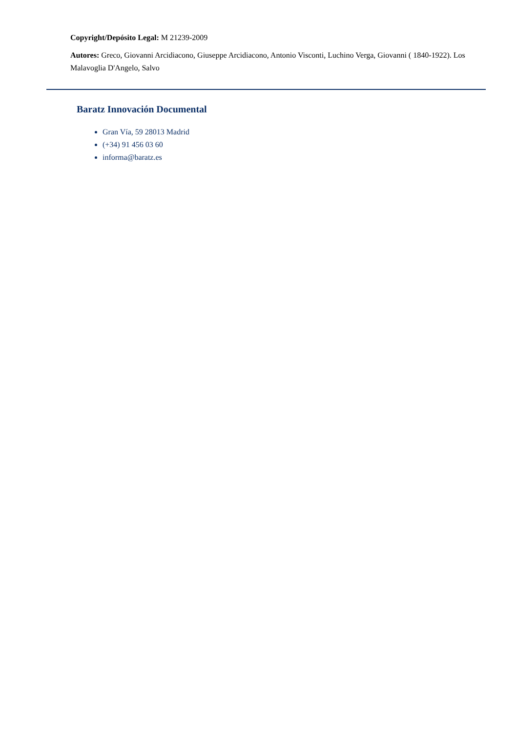Copyright/Depósito Legal: M 21239-2009
Autores: Greco, Giovanni Arcidiacono, Giuseppe Arcidiacono, Antonio Visconti, Luchino Verga, Giovanni ( 1840-1922). Los Malavoglia D'Angelo, Salvo
Baratz Innovación Documental
Gran Vía, 59 28013 Madrid
(+34) 91 456 03 60
informa@baratz.es